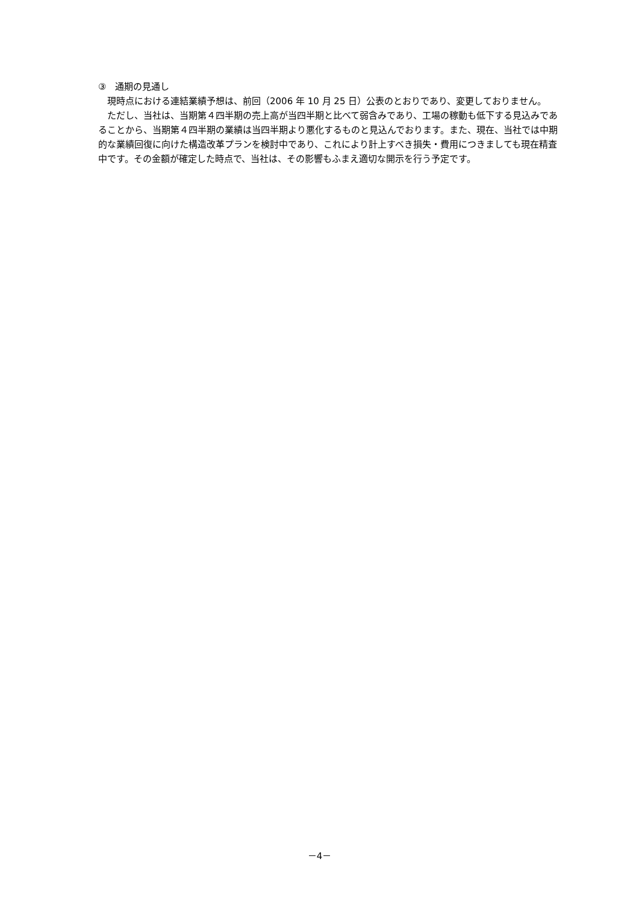③　通期の見通し
　現時点における連結業績予想は、前回（2006 年 10 月 25 日）公表のとおりであり、変更しておりません。
　ただし、当社は、当期第４四半期の売上高が当四半期と比べて弱含みであり、工場の稼動も低下する見込みであることから、当期第４四半期の業績は当四半期より悪化するものと見込んでおります。また、現在、当社では中期的な業績回復に向けた構造改革プランを検討中であり、これにより計上すべき損失・費用につきましても現在精査中です。その金額が確定した時点で、当社は、その影響もふまえ適切な開示を行う予定です。
－4－